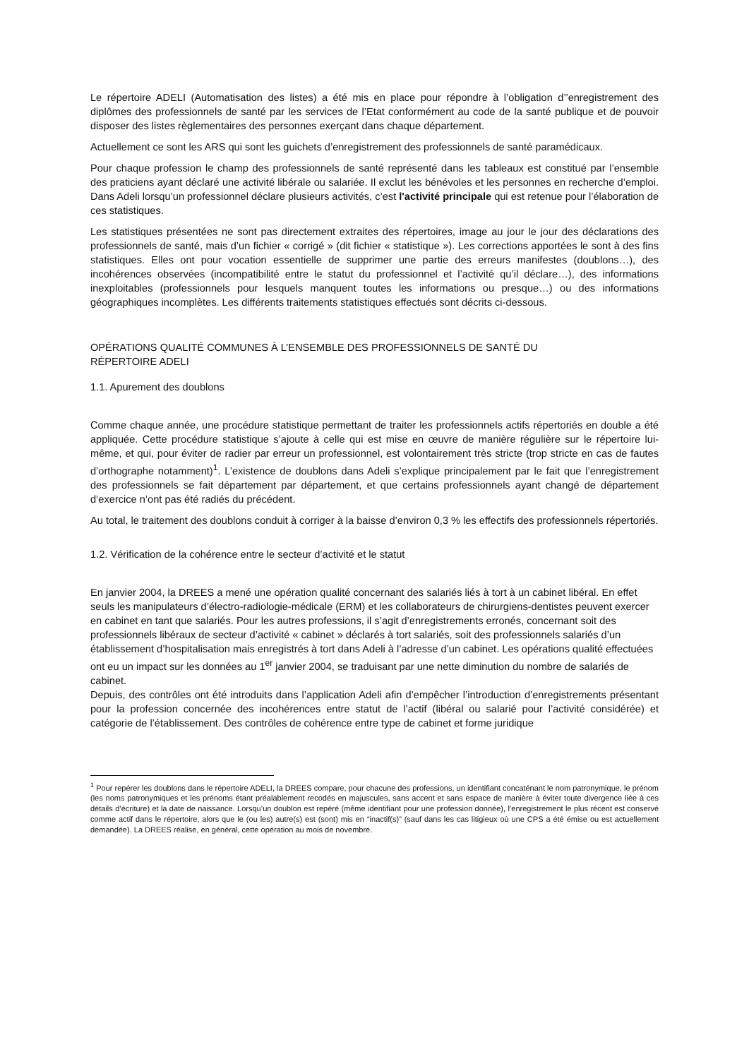Le répertoire ADELI (Automatisation des listes) a été mis en place pour répondre à l’obligation d’’enregistrement des diplômes des professionnels de santé par les services de l’Etat conformément au code de la santé publique et de pouvoir disposer des listes règlementaires des personnes exerçant dans chaque département.
Actuellement ce sont les ARS qui sont les guichets d’enregistrement des professionnels de santé paramédicaux.
Pour chaque profession le champ des professionnels de santé représenté dans les tableaux est constitué par l’ensemble des praticiens ayant déclaré une activité libérale ou salariée. Il exclut les bénévoles et les personnes en recherche d’emploi. Dans Adeli lorsqu’un professionnel déclare plusieurs activités, c’est l'activité principale qui est retenue pour l’élaboration de ces statistiques.
Les statistiques présentées ne sont pas directement extraites des répertoires, image au jour le jour des déclarations des professionnels de santé, mais d’un fichier « corrigé » (dit fichier « statistique »). Les corrections apportées le sont à des fins statistiques. Elles ont pour vocation essentielle de supprimer une partie des erreurs manifestes (doublons…), des incohérences observées (incompatibilité entre le statut du professionnel et l’activité qu’il déclare…), des informations inexploitables (professionnels pour lesquels manquent toutes les informations ou presque…) ou des informations géographiques incomplètes. Les différents traitements statistiques effectués sont décrits ci-dessous.
OPÉRATIONS QUALITÉ COMMUNES À L’ENSEMBLE DES PROFESSIONNELS DE SANTÉ DU
RÉPERTOIRE ADELI
1.1. Apurement des doublons
Comme chaque année, une procédure statistique permettant de traiter les professionnels actifs répertoriés en double a été appliquée. Cette procédure statistique s’ajoute à celle qui est mise en œuvre de manière régulière sur le répertoire lui-même, et qui, pour éviter de radier par erreur un professionnel, est volontairement très stricte (trop stricte en cas de fautes d’orthographe notamment)<sup>1</sup>. L’existence de doublons dans Adeli s’explique principalement par le fait que l’enregistrement des professionnels se fait département par département, et que certains professionnels ayant changé de département d’exercice n’ont pas été radiés du précédent.
Au total, le traitement des doublons conduit à corriger à la baisse d’environ 0,3 % les effectifs des professionnels répertoriés.
1.2. Vérification de la cohérence entre le secteur d’activité et le statut
En janvier 2004, la DREES a mené une opération qualité concernant des salariés liés à tort à un cabinet libéral. En effet seuls les manipulateurs d’électro-radiologie-médicale (ERM) et les collaborateurs de chirurgiens-dentistes peuvent exercer en cabinet en tant que salariés. Pour les autres professions, il s’agit d’enregistrements erronés, concernant soit des professionnels libéraux de secteur d’activité « cabinet » déclarés à tort salariés, soit des professionnels salariés d’un établissement d’hospitalisation mais enregistrés à tort dans Adeli à l’adresse d’un cabinet. Les opérations qualité effectuées ont eu un impact sur les données au 1<sup>er</sup> janvier 2004, se traduisant par une nette diminution du nombre de salariés de cabinet.
Depuis, des contrôles ont été introduits dans l’application Adeli afin d’empêcher l’introduction d’enregistrements présentant pour la profession concernée des incohérences entre statut de l’actif (libéral ou salarié pour l’activité considérée) et catégorie de l’établissement. Des contrôles de cohérence entre type de cabinet et forme juridique
<sup>1</sup> Pour repérer les doublons dans le répertoire ADELI, la DREES compare, pour chacune des professions, un identifiant concaténant le nom patronymique, le prénom (les noms patronymiques et les prénoms étant préalablement recodés en majuscules, sans accent et sans espace de manière à éviter toute divergence liée à ces détails d’écriture) et la date de naissance. Lorsqu’un doublon est repéré (même identifiant pour une profession donnée), l’enregistrement le plus récent est conservé comme actif dans le répertoire, alors que le (ou les) autre(s) est (sont) mis en “inactif(s)” (sauf dans les cas litigieux où une CPS a été émise ou est actuellement demandée). La DREES réalise, en général, cette opération au mois de novembre.